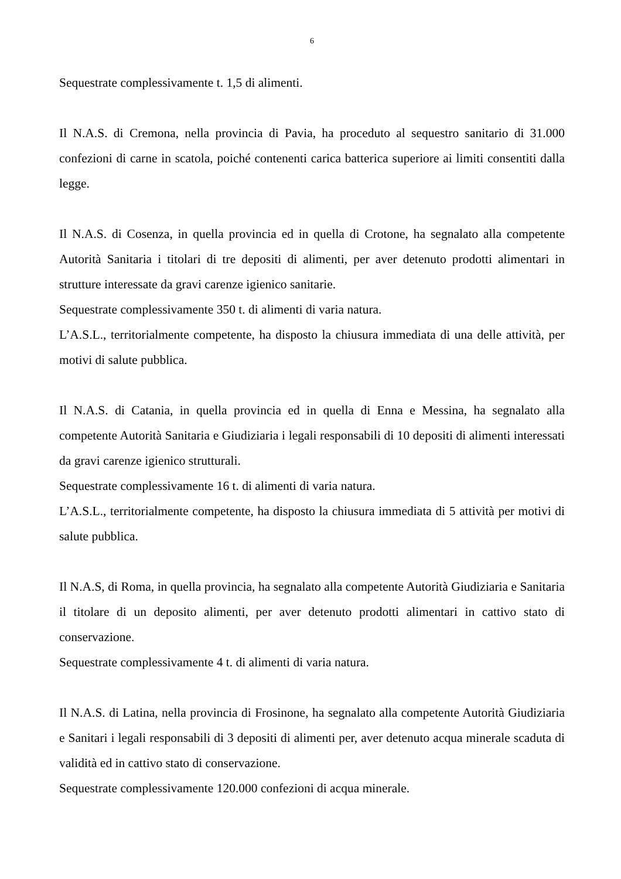6
Sequestrate complessivamente t. 1,5 di alimenti.
Il N.A.S. di Cremona, nella provincia di Pavia, ha proceduto al sequestro sanitario di 31.000 confezioni di carne in scatola, poiché contenenti carica batterica superiore ai limiti consentiti dalla legge.
Il N.A.S. di Cosenza, in quella provincia ed in quella di Crotone, ha segnalato alla competente Autorità Sanitaria i titolari di tre depositi di alimenti, per aver detenuto prodotti alimentari in strutture interessate da gravi carenze igienico sanitarie.
Sequestrate complessivamente 350 t. di alimenti di varia natura.
L’A.S.L., territorialmente competente, ha disposto la chiusura immediata di una delle attività, per motivi di salute pubblica.
Il N.A.S. di Catania, in quella provincia ed in quella di Enna e Messina, ha segnalato alla competente Autorità Sanitaria e Giudiziaria i legali responsabili di 10 depositi di alimenti interessati da gravi carenze igienico strutturali.
Sequestrate complessivamente 16 t. di alimenti di varia natura.
L’A.S.L., territorialmente competente, ha disposto la chiusura immediata di 5 attività per motivi di salute pubblica.
Il N.A.S, di Roma, in quella provincia, ha segnalato alla competente Autorità Giudiziaria e Sanitaria il titolare di un deposito alimenti, per aver detenuto prodotti alimentari in cattivo stato di conservazione.
Sequestrate complessivamente 4 t. di alimenti di varia natura.
Il N.A.S. di Latina, nella provincia di Frosinone, ha segnalato alla competente Autorità Giudiziaria e Sanitari i legali responsabili di 3 depositi di alimenti per, aver detenuto acqua minerale scaduta di validità ed in cattivo stato di conservazione.
Sequestrate complessivamente 120.000 confezioni di acqua minerale.